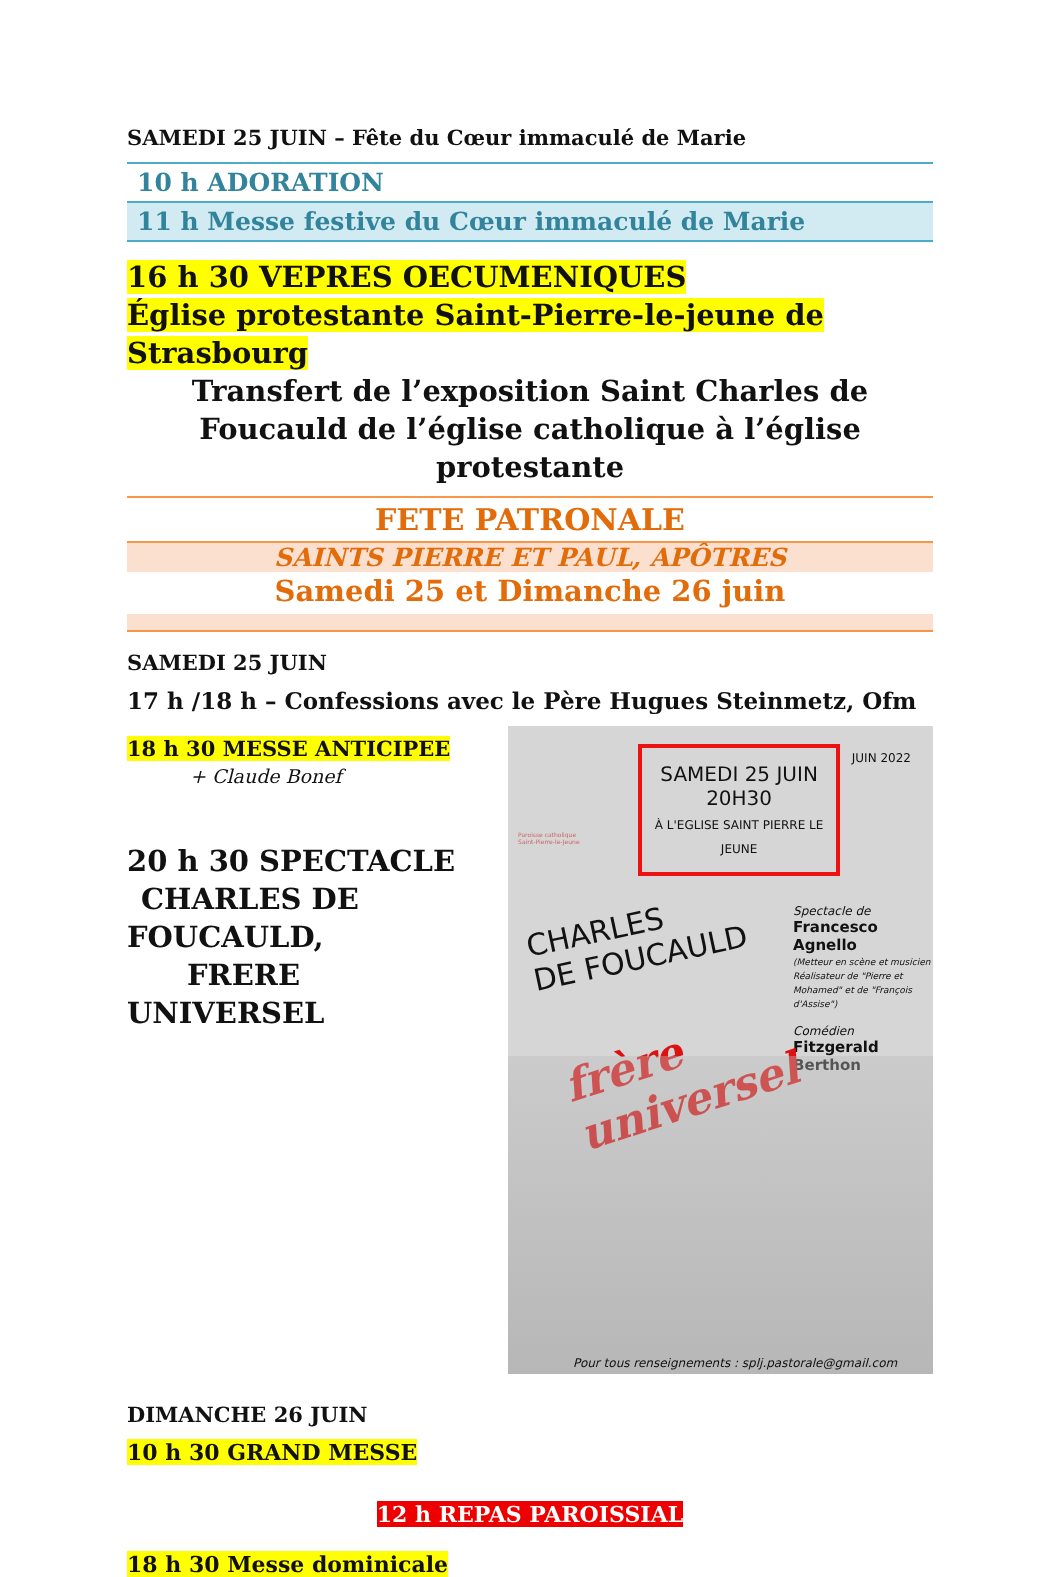SAMEDI 25 JUIN – Fête du Cœur immaculé de Marie
10 h ADORATION
11 h Messe festive du Cœur immaculé de Marie
16 h 30 VEPRES OECUMENIQUES
Église protestante Saint-Pierre-le-jeune de Strasbourg
Transfert de l’exposition Saint Charles de Foucauld de l’église catholique à l’église protestante
FETE PATRONALE
SAINTS PIERRE ET PAUL, APÔTRES
Samedi 25 et Dimanche 26 juin
SAMEDI 25 JUIN
17 h /18 h – Confessions avec le Père Hugues Steinmetz, Ofm
18 h 30 MESSE ANTICIPEE
+ Claude Bonef
20 h 30 SPECTACLE
CHARLES DE FOUCAULD,
FRERE UNIVERSEL
DIMANCHE 26 JUIN
10 h 30 GRAND MESSE
Paroisse catholique
Saint-Pierre-le-Jeune
SAMEDI 25 JUIN
20H30
À L'EGLISE SAINT PIERRE LE JEUNE
JUIN 2022
CHARLES
DE FOUCAULD
Spectacle de
Francesco Agnello
(Metteur en scène et musicien Réalisateur de "Pierre et Mohamed" et de "François d'Assise")
Comédien
Fitzgerald Berthon
frère
universel
Pour tous renseignements : splj.pastorale@gmail.com
12 h REPAS PAROISSIAL
18 h 30 Messe dominicale